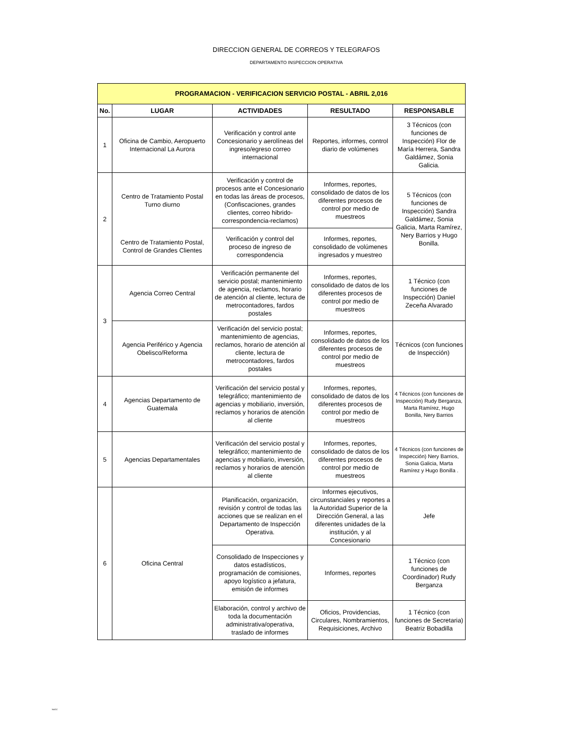DIRECCION GENERAL DE CORREOS Y TELEGRAFOS
DEPARTAMENTO INSPECCION OPERATIVA
| PROGRAMACION - VERIFICACION SERVICIO POSTAL - ABRIL 2,016 | | | | |
| --- | --- | --- | --- | --- |
| No. | LUGAR | ACTIVIDADES | RESULTADO | RESPONSABLE |
| 1 | Oficina de Cambio, Aeropuerto Internacional La Aurora | Verificación y control ante Concesionario y aerolíneas del ingreso/egreso correo internacional | Reportes, informes, control diario de volúmenes | 3 Técnicos (con funciones de Inspección) Flor de María Herrera, Sandra Galdámez, Sonia Galicia. |
| 2 | Centro de Tratamiento Postal Turno diurno | Verificación y control de procesos ante el Concesionario en todas las áreas de procesos, (Confiscaciones, grandes clientes, correo hibrido-correspondencia-reclamos) | Informes, reportes, consolidado de datos de los diferentes procesos de control por medio de muestreos | 5 Técnicos (con funciones de Inspección) Sandra Galdámez, Sonia Galicia, Marta Ramírez, Nery Barrios y Hugo Bonilla. |
| | Centro de Tratamiento Postal, Control de Grandes Clientes | Verificación y control del proceso de ingreso de correspondencia | Informes, reportes, consolidado de volúmenes ingresados y muestreo | |
| 3 | Agencia Correo Central | Verificación permanente del servicio postal; mantenimiento de agencia, reclamos, horario de atención al cliente, lectura de metrocontadores, fardos postales | Informes, reportes, consolidado de datos de los diferentes procesos de control por medio de muestreos | 1 Técnico (con funciones de Inspección) Daniel Zeceña Alvarado |
| | Agencia Periférico y Agencia Obelisco/Reforma | Verificación del servicio postal; mantenimiento de agencias, reclamos, horario de atención al cliente, lectura de metrocontadores, fardos postales | Informes, reportes, consolidado de datos de los diferentes procesos de control por medio de muestreos | Técnicos (con funciones de Inspección) |
| 4 | Agencias Departamento de Guatemala | Verificación del servicio postal y telegráfico; mantenimiento de agencias y mobiliario, inversión, reclamos y horarios de atención al cliente | Informes, reportes, consolidado de datos de los diferentes procesos de control por medio de muestreos | 4 Técnicos (con funciones de Inspección) Rudy Berganza, Marta Ramírez, Hugo Bonilla, Nery Barrios |
| 5 | Agencias Departamentales | Verificación del servicio postal y telegráfico; mantenimiento de agencias y mobiliario, inversión, reclamos y horarios de atención al cliente | Informes, reportes, consolidado de datos de los diferentes procesos de control por medio de muestreos | 4 Técnicos (con funciones de Inspección) Nery Barrios, Sonia Galicia, Marta Ramírez y Hugo Bonilla . |
| 6 | Oficina Central | Planificación, organización, revisión y control de todas las acciones que se realizan en el Departamento de Inspección Operativa. | Informes ejecutivos, circunstanciales y reportes a la Autoridad Superior de la Dirección General, a las diferentes unidades de la institución, y al Concesionario | Jefe |
| | | Consolidado de Inspecciones y datos estadísticos, programación de comisiones, apoyo logístico a jefatura, emisión de informes | Informes, reportes | 1 Técnico (con funciones de Coordinador) Rudy Berganza |
| | | Elaboración, control y archivo de toda la documentación administrativa/operativa, traslado de informes | Oficios, Providencias, Circulares, Nombramientos, Requisiciones, Archivo | 1 Técnico (con funciones de Secretaria) Beatriz Bobadilla |
NAGC